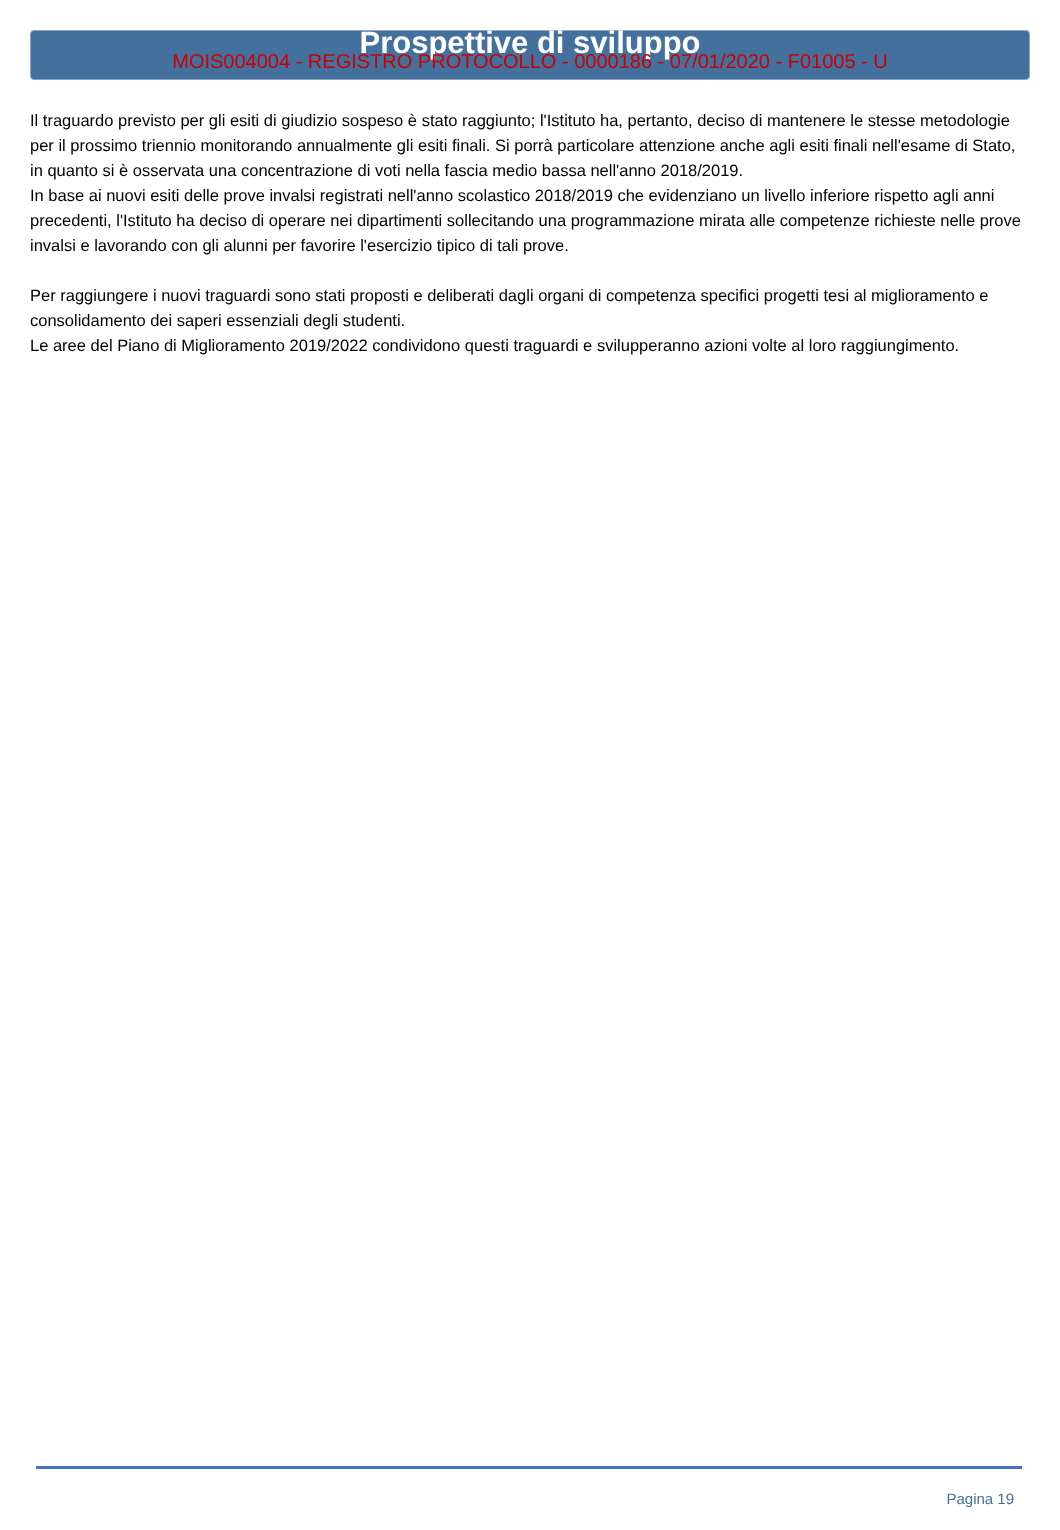MOIS004004 - REGISTRO PROTOCOLLO - 0000186 - 07/01/2020 - F01005 - U
Prospettive di sviluppo
Il traguardo previsto per gli esiti di giudizio sospeso è stato raggiunto; l'Istituto ha, pertanto, deciso di mantenere le stesse metodologie per il prossimo triennio monitorando annualmente gli esiti finali. Si porrà particolare attenzione anche agli esiti finali nell'esame di Stato, in quanto si è osservata una concentrazione di voti nella fascia medio bassa nell'anno 2018/2019.
In base ai nuovi esiti delle prove invalsi registrati nell'anno scolastico 2018/2019 che evidenziano un livello inferiore rispetto agli anni precedenti, l'Istituto ha deciso di operare nei dipartimenti sollecitando una programmazione mirata alle competenze richieste nelle prove invalsi e lavorando con gli alunni per favorire l'esercizio tipico di tali prove.
Per raggiungere i nuovi traguardi sono stati proposti e deliberati dagli organi di competenza specifici progetti tesi al miglioramento e consolidamento dei saperi essenziali degli studenti.
Le aree del Piano di Miglioramento 2019/2022 condividono questi traguardi e svilupperanno azioni volte al loro raggiungimento.
Pagina 19